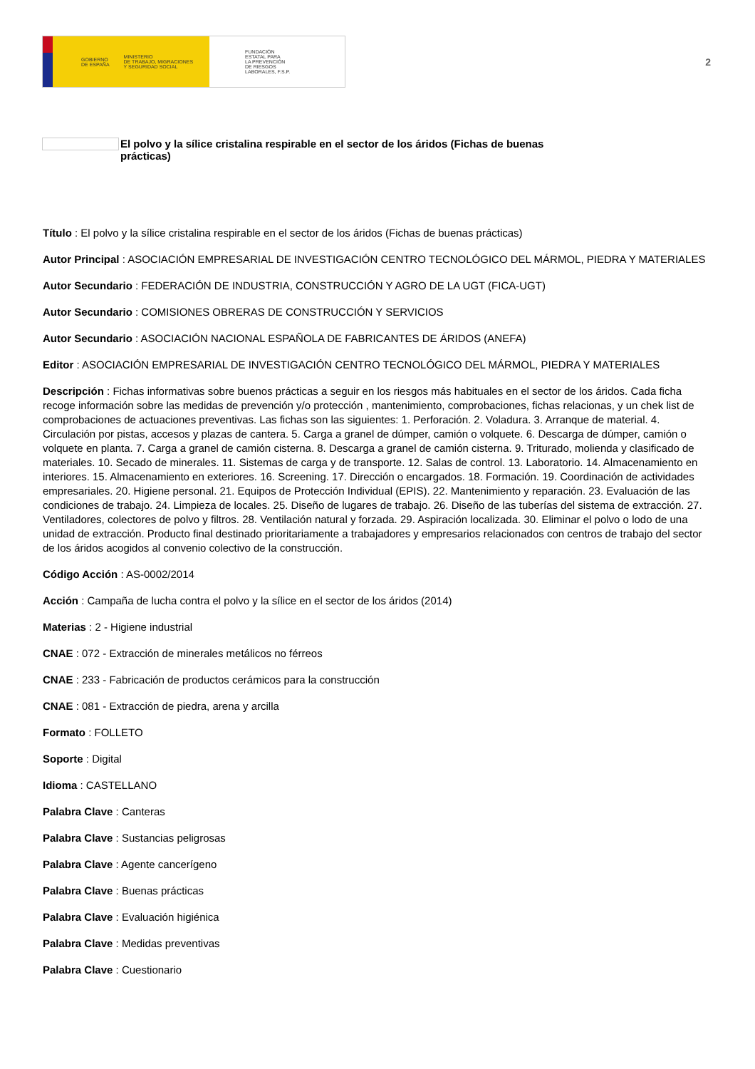GOBIERNO
DE ESPAÑA MINISTERIO
DE TRABAJO, MIGRACIONES
Y SEGURIDAD SOCIAL
FUNDACIÓN
ESTATAL PARA
LA PREVENCIÓN
DE RIESGOS
LABORALES, F.S.P.
2
El polvo y la sílice cristalina respirable en el sector de los áridos (Fichas de buenas
prácticas)
Título : El polvo y la sílice cristalina respirable en el sector de los áridos (Fichas de buenas prácticas)
Autor Principal : ASOCIACIÓN EMPRESARIAL DE INVESTIGACIÓN CENTRO TECNOLÓGICO DEL MÁRMOL, PIEDRA Y MATERIALES
Autor Secundario : FEDERACIÓN DE INDUSTRIA, CONSTRUCCIÓN Y AGRO DE LA UGT (FICA-UGT)
Autor Secundario : COMISIONES OBRERAS DE CONSTRUCCIÓN Y SERVICIOS
Autor Secundario : ASOCIACIÓN NACIONAL ESPAÑOLA DE FABRICANTES DE ÁRIDOS (ANEFA)
Editor : ASOCIACIÓN EMPRESARIAL DE INVESTIGACIÓN CENTRO TECNOLÓGICO DEL MÁRMOL, PIEDRA Y MATERIALES
Descripción : Fichas informativas sobre buenos prácticas a seguir en los riesgos más habituales en el sector de los áridos. Cada ficha recoge información sobre las medidas de prevención y/o protección , mantenimiento, comprobaciones, fichas relacionas, y un chek list de comprobaciones de actuaciones preventivas. Las fichas son las siguientes: 1. Perforación. 2. Voladura. 3. Arranque de material. 4. Circulación por pistas, accesos y plazas de cantera. 5. Carga a granel de dúmper, camión o volquete. 6. Descarga de dúmper, camión o volquete en planta. 7. Carga a granel de camión cisterna. 8. Descarga a granel de camión cisterna. 9. Triturado, molienda y clasificado de materiales. 10. Secado de minerales. 11. Sistemas de carga y de transporte. 12. Salas de control. 13. Laboratorio. 14. Almacenamiento en interiores. 15. Almacenamiento en exteriores. 16. Screening. 17. Dirección o encargados. 18. Formación. 19. Coordinación de actividades empresariales. 20. Higiene personal. 21. Equipos de Protección Individual (EPIS). 22. Mantenimiento y reparación. 23. Evaluación de las condiciones de trabajo. 24. Limpieza de locales. 25. Diseño de lugares de trabajo. 26. Diseño de las tuberías del sistema de extracción. 27. Ventiladores, colectores de polvo y filtros. 28. Ventilación natural y forzada. 29. Aspiración localizada. 30. Eliminar el polvo o lodo de una unidad de extracción. Producto final destinado prioritariamente a trabajadores y empresarios relacionados con centros de trabajo del sector de los áridos acogidos al convenio colectivo de la construcción.
Código Acción : AS-0002/2014
Acción : Campaña de lucha contra el polvo y la sílice en el sector de los áridos (2014)
Materias : 2 - Higiene industrial
CNAE : 072 - Extracción de minerales metálicos no férreos
CNAE : 233 - Fabricación de productos cerámicos para la construcción
CNAE : 081 - Extracción de piedra, arena y arcilla
Formato : FOLLETO
Soporte : Digital
Idioma : CASTELLANO
Palabra Clave : Canteras
Palabra Clave : Sustancias peligrosas
Palabra Clave : Agente cancerígeno
Palabra Clave : Buenas prácticas
Palabra Clave : Evaluación higiénica
Palabra Clave : Medidas preventivas
Palabra Clave : Cuestionario